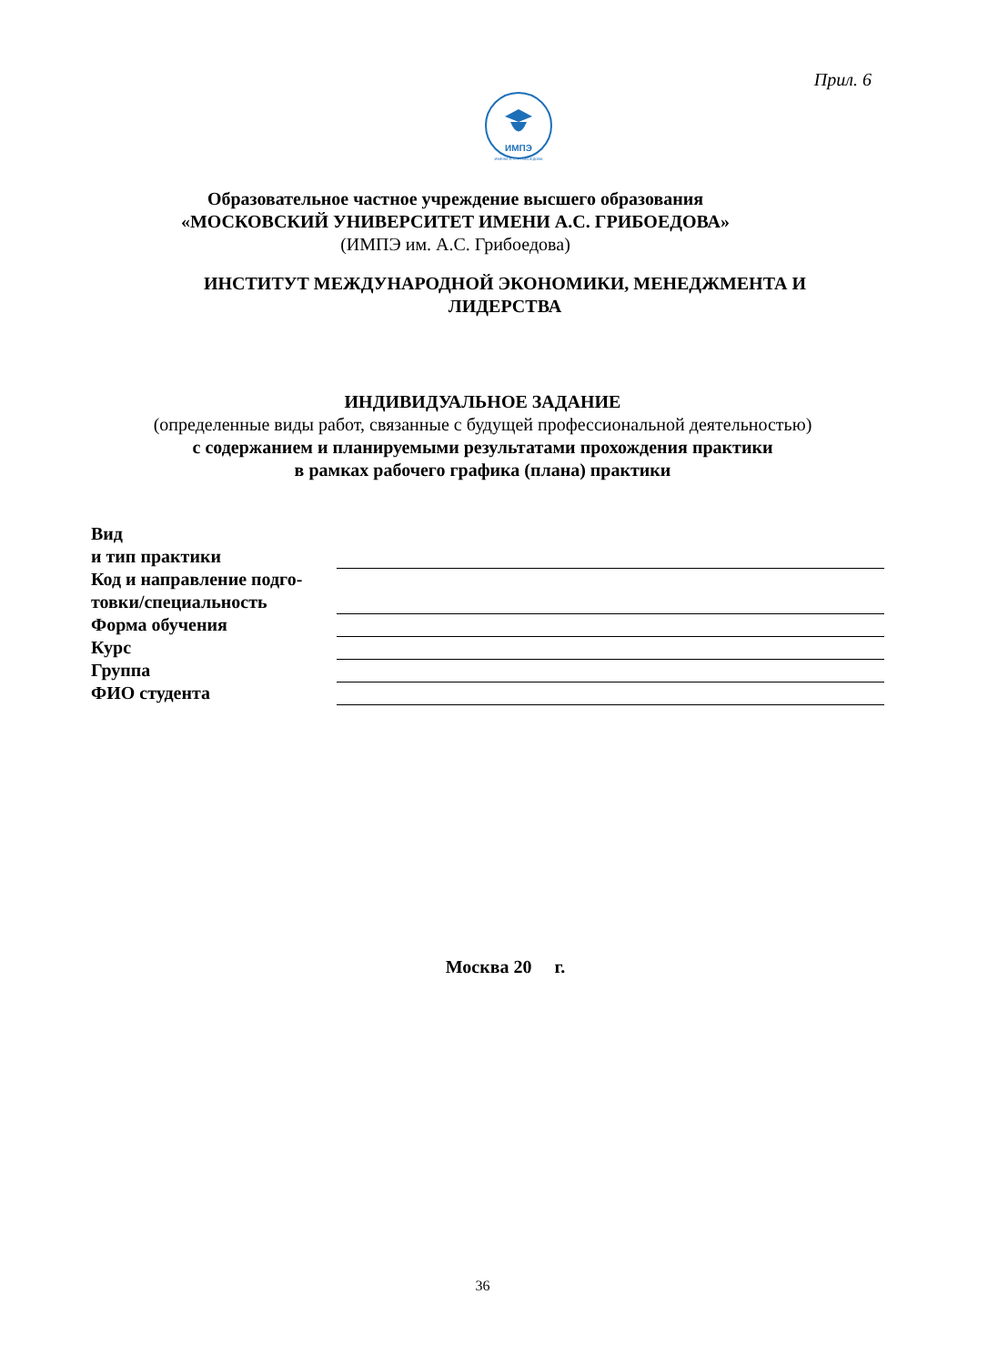Прил. 6
ИМПЭ
ИМЕНИ А. С. ГРИБОЕДОВА
Образовательное частное учреждение высшего образования
«МОСКОВСКИЙ УНИВЕРСИТЕТ ИМЕНИ А.С. ГРИБОЕДОВА»
(ИМПЭ им. А.С. Грибоедова)
ИНСТИТУТ МЕЖДУНАРОДНОЙ ЭКОНОМИКИ, МЕНЕДЖМЕНТА И
ЛИДЕРСТВА
ИНДИВИДУАЛЬНОЕ ЗАДАНИЕ
(определенные виды работ, связанные с будущей профессиональной деятельностью)
с содержанием и планируемыми результатами прохождения практики
в рамках рабочего графика (плана) практики
| Вид и тип практики | |
| Код и направление подго- товки/специальность | |
| Форма обучения | |
| Курс | |
| Группа | |
| ФИО студента | |
Москва 20 г.
36